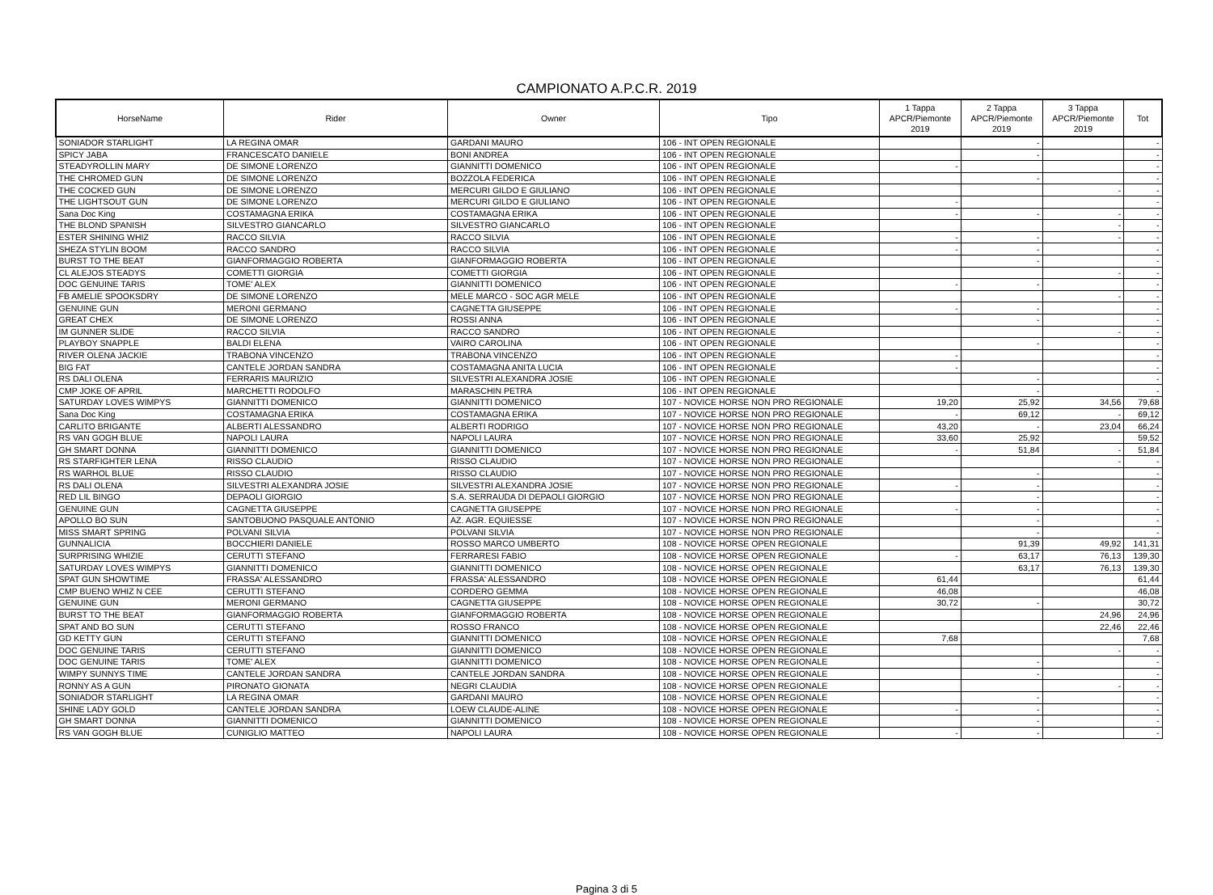CAMPIONATO A.P.C.R. 2019
| HorseName | Rider | Owner | Tipo | 1 Tappa APCR/Piemonte 2019 | 2 Tappa APCR/Piemonte 2019 | 3 Tappa APCR/Piemonte 2019 | Tot |
| --- | --- | --- | --- | --- | --- | --- | --- |
| SONIADOR STARLIGHT | LA REGINA OMAR | GARDANI MAURO | 106 - INT OPEN REGIONALE | | - | | - |
| SPICY JABA | FRANCESCATO DANIELE | BONI ANDREA | 106 - INT OPEN REGIONALE | | - | | - |
| STEADYROLLIN MARY | DE SIMONE LORENZO | GIANNITTI DOMENICO | 106 - INT OPEN REGIONALE | - | | | - |
| THE CHROMED GUN | DE SIMONE LORENZO | BOZZOLA FEDERICA | 106 - INT OPEN REGIONALE | | - | | - |
| THE COCKED GUN | DE SIMONE LORENZO | MERCURI GILDO E GIULIANO | 106 - INT OPEN REGIONALE | | | - | - |
| THE LIGHTSOUT GUN | DE SIMONE LORENZO | MERCURI GILDO E GIULIANO | 106 - INT OPEN REGIONALE | - | | | - |
| Sana Doc King | COSTAMAGNA ERIKA | COSTAMAGNA ERIKA | 106 - INT OPEN REGIONALE | - | - | - | - |
| THE BLOND SPANISH | SILVESTRO GIANCARLO | SILVESTRO GIANCARLO | 106 - INT OPEN REGIONALE | | | - | - |
| ESTER SHINING WHIZ | RACCO SILVIA | RACCO SILVIA | 106 - INT OPEN REGIONALE | - | - | - | - |
| SHEZA STYLIN BOOM | RACCO SANDRO | RACCO SILVIA | 106 - INT OPEN REGIONALE | - | - | | - |
| BURST TO THE BEAT | GIANFORMAGGIO ROBERTA | GIANFORMAGGIO ROBERTA | 106 - INT OPEN REGIONALE | | - | | - |
| CL ALEJOS STEADYS | COMETTI GIORGIA | COMETTI GIORGIA | 106 - INT OPEN REGIONALE | | | - | - |
| DOC GENUINE TARIS | TOME' ALEX | GIANNITTI DOMENICO | 106 - INT OPEN REGIONALE | - | - | | - |
| FB AMELIE SPOOKSDRY | DE SIMONE LORENZO | MELE MARCO - SOC AGR MELE | 106 - INT OPEN REGIONALE | | | - | - |
| GENUINE GUN | MERONI GERMANO | CAGNETTA GIUSEPPE | 106 - INT OPEN REGIONALE | - | - | | - |
| GREAT CHEX | DE SIMONE LORENZO | ROSSI ANNA | 106 - INT OPEN REGIONALE | | - | | - |
| IM GUNNER SLIDE | RACCO SILVIA | RACCO SANDRO | 106 - INT OPEN REGIONALE | | | - | - |
| PLAYBOY SNAPPLE | BALDI ELENA | VAIRO CAROLINA | 106 - INT OPEN REGIONALE | | - | | - |
| RIVER OLENA JACKIE | TRABONA VINCENZO | TRABONA VINCENZO | 106 - INT OPEN REGIONALE | - | | | - |
| BIG FAT | CANTELE JORDAN SANDRA | COSTAMAGNA ANITA LUCIA | 106 - INT OPEN REGIONALE | - | | | - |
| RS DALI OLENA | FERRARIS MAURIZIO | SILVESTRI ALEXANDRA JOSIE | 106 - INT OPEN REGIONALE | | - | | - |
| CMP JOKE OF APRIL | MARCHETTI RODOLFO | MARASCHIN PETRA | 106 - INT OPEN REGIONALE | | - | | - |
| SATURDAY LOVES WIMPYS | GIANNITTI DOMENICO | GIANNITTI DOMENICO | 107 - NOVICE HORSE NON PRO REGIONALE | 19,20 | 25,92 | 34,56 | 79,68 |
| Sana Doc King | COSTAMAGNA ERIKA | COSTAMAGNA ERIKA | 107 - NOVICE HORSE NON PRO REGIONALE | - | 69,12 | - | 69,12 |
| CARLITO BRIGANTE | ALBERTI ALESSANDRO | ALBERTI RODRIGO | 107 - NOVICE HORSE NON PRO REGIONALE | 43,20 | - | 23,04 | 66,24 |
| RS VAN GOGH BLUE | NAPOLI LAURA | NAPOLI LAURA | 107 - NOVICE HORSE NON PRO REGIONALE | 33,60 | 25,92 | | 59,52 |
| GH SMART DONNA | GIANNITTI DOMENICO | GIANNITTI DOMENICO | 107 - NOVICE HORSE NON PRO REGIONALE | - | 51,84 | - | 51,84 |
| RS STARFIGHTER LENA | RISSO CLAUDIO | RISSO CLAUDIO | 107 - NOVICE HORSE NON PRO REGIONALE | | | - | - |
| RS WARHOL BLUE | RISSO CLAUDIO | RISSO CLAUDIO | 107 - NOVICE HORSE NON PRO REGIONALE | | - | | - |
| RS DALI OLENA | SILVESTRI ALEXANDRA JOSIE | SILVESTRI ALEXANDRA JOSIE | 107 - NOVICE HORSE NON PRO REGIONALE | - | - | | - |
| RED LIL BINGO | DEPAOLI GIORGIO | S.A. SERRAUDA DI DEPAOLI GIORGIO | 107 - NOVICE HORSE NON PRO REGIONALE | | - | | - |
| GENUINE GUN | CAGNETTA GIUSEPPE | CAGNETTA GIUSEPPE | 107 - NOVICE HORSE NON PRO REGIONALE | - | - | | - |
| APOLLO BO SUN | SANTOBUONO PASQUALE ANTONIO | AZ. AGR. EQUIESSE | 107 - NOVICE HORSE NON PRO REGIONALE | | - | | - |
| MISS SMART SPRING | POLVANI SILVIA | POLVANI SILVIA | 107 - NOVICE HORSE NON PRO REGIONALE | | - | | - |
| GUNNALICIA | BOCCHIERI DANIELE | ROSSO MARCO UMBERTO | 108 - NOVICE HORSE OPEN REGIONALE | | 91,39 | 49,92 | 141,31 |
| SURPRISING WHIZIE | CERUTTI STEFANO | FERRARESI FABIO | 108 - NOVICE HORSE OPEN REGIONALE | - | 63,17 | 76,13 | 139,30 |
| SATURDAY LOVES WIMPYS | GIANNITTI DOMENICO | GIANNITTI DOMENICO | 108 - NOVICE HORSE OPEN REGIONALE | | 63,17 | 76,13 | 139,30 |
| SPAT GUN SHOWTIME | FRASSA' ALESSANDRO | FRASSA' ALESSANDRO | 108 - NOVICE HORSE OPEN REGIONALE | 61,44 | | | 61,44 |
| CMP BUENO WHIZ N CEE | CERUTTI STEFANO | CORDERO GEMMA | 108 - NOVICE HORSE OPEN REGIONALE | 46,08 | | | 46,08 |
| GENUINE GUN | MERONI GERMANO | CAGNETTA GIUSEPPE | 108 - NOVICE HORSE OPEN REGIONALE | 30,72 | - | | 30,72 |
| BURST TO THE BEAT | GIANFORMAGGIO ROBERTA | GIANFORMAGGIO ROBERTA | 108 - NOVICE HORSE OPEN REGIONALE | | | 24,96 | 24,96 |
| SPAT AND BO SUN | CERUTTI STEFANO | ROSSO FRANCO | 108 - NOVICE HORSE OPEN REGIONALE | | | 22,46 | 22,46 |
| GD KETTY GUN | CERUTTI STEFANO | GIANNITTI DOMENICO | 108 - NOVICE HORSE OPEN REGIONALE | 7,68 | | | 7,68 |
| DOC GENUINE TARIS | CERUTTI STEFANO | GIANNITTI DOMENICO | 108 - NOVICE HORSE OPEN REGIONALE | | | - | - |
| DOC GENUINE TARIS | TOME' ALEX | GIANNITTI DOMENICO | 108 - NOVICE HORSE OPEN REGIONALE | | - | | - |
| WIMPY SUNNYS TIME | CANTELE JORDAN SANDRA | CANTELE JORDAN SANDRA | 108 - NOVICE HORSE OPEN REGIONALE | | - | | - |
| RONNY AS A GUN | PIRONATO GIONATA | NEGRI CLAUDIA | 108 - NOVICE HORSE OPEN REGIONALE | | | - | - |
| SONIADOR STARLIGHT | LA REGINA OMAR | GARDANI MAURO | 108 - NOVICE HORSE OPEN REGIONALE | | - | | - |
| SHINE LADY GOLD | CANTELE JORDAN SANDRA | LOEW CLAUDE-ALINE | 108 - NOVICE HORSE OPEN REGIONALE | - | - | | - |
| GH SMART DONNA | GIANNITTI DOMENICO | GIANNITTI DOMENICO | 108 - NOVICE HORSE OPEN REGIONALE | | - | | - |
| RS VAN GOGH BLUE | CUNIGLIO MATTEO | NAPOLI LAURA | 108 - NOVICE HORSE OPEN REGIONALE | - | - | | - |
Pagina 3 di 5